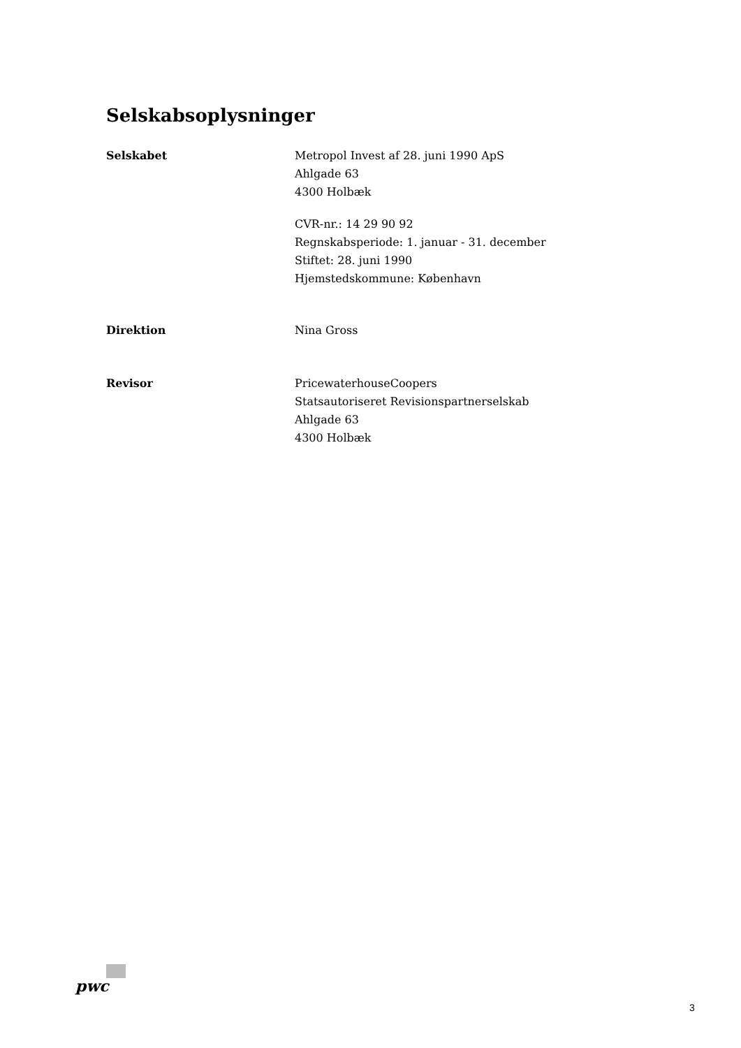Selskabsoplysninger
Selskabet Metropol Invest af 28. juni 1990 ApS
Ahlgade 63
4300 Holbæk
CVR-nr.: 14 29 90 92
Regnskabsperiode: 1. januar - 31. december
Stiftet: 28. juni 1990
Hjemstedskommune: København
Direktion Nina Gross
Revisor PricewaterhouseCoopers
Statsautoriseret Revisionspartnerselskab
Ahlgade 63
4300 Holbæk
pwc
3